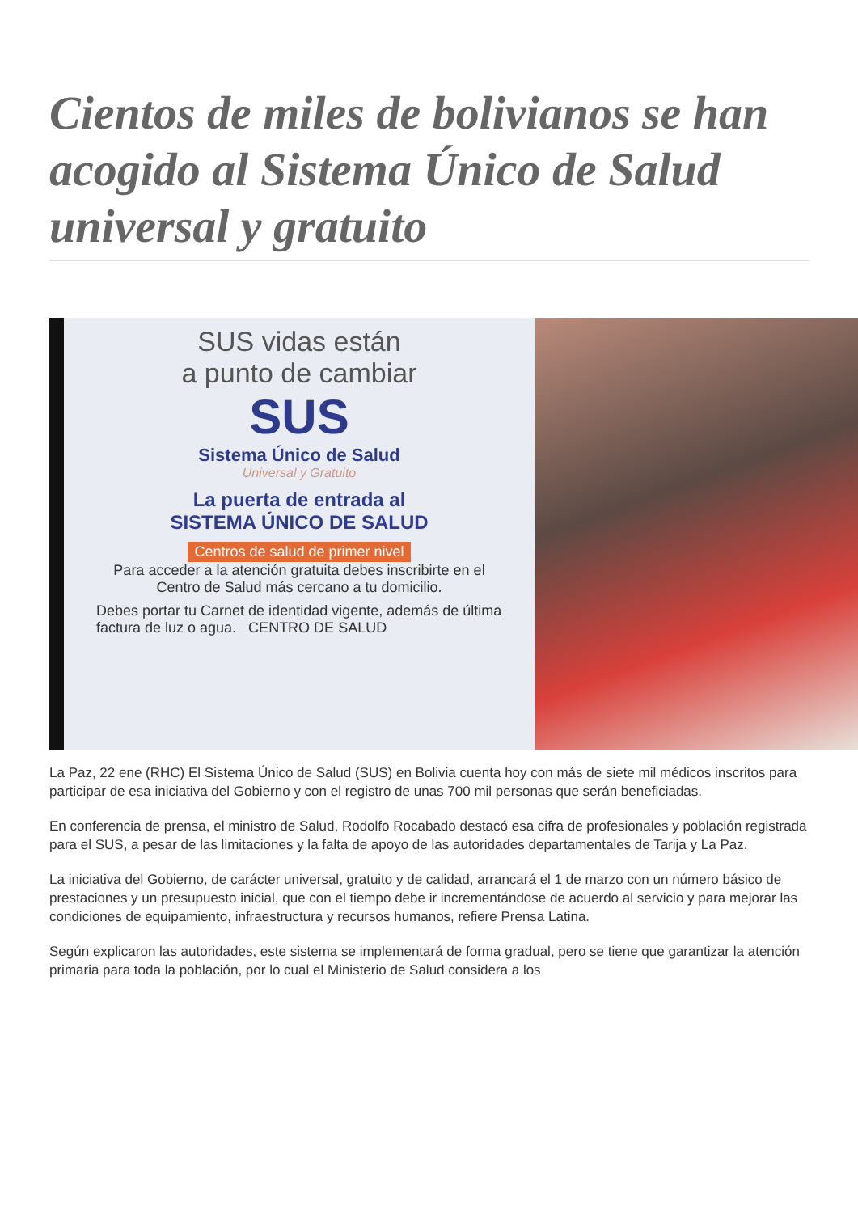Cientos de miles de bolivianos se han acogido al Sistema Único de Salud universal y gratuito
SUS vidas están
a punto de cambiar
SUS
Sistema Único de Salud
Universal y Gratuito
La puerta de entrada al
SISTEMA ÚNICO DE SALUD
Centros de salud de primer nivel
Para acceder a la atención gratuita debes inscribirte en el Centro de Salud más cercano a tu domicilio.
Debes portar tu Carnet de identidad vigente, además de última factura de luz o agua. CENTRO DE SALUD
La Paz, 22 ene (RHC) El Sistema Único de Salud (SUS) en Bolivia cuenta hoy con más de siete mil médicos inscritos para participar de esa iniciativa del Gobierno y con el registro de unas 700 mil personas que serán beneficiadas.
En conferencia de prensa, el ministro de Salud, Rodolfo Rocabado destacó esa cifra de profesionales y población registrada para el SUS, a pesar de las limitaciones y la falta de apoyo de las autoridades departamentales de Tarija y La Paz.
La iniciativa del Gobierno, de carácter universal, gratuito y de calidad, arrancará el 1 de marzo con un número básico de prestaciones y un presupuesto inicial, que con el tiempo debe ir incrementándose de acuerdo al servicio y para mejorar las condiciones de equipamiento, infraestructura y recursos humanos, refiere Prensa Latina.
Según explicaron las autoridades, este sistema se implementará de forma gradual, pero se tiene que garantizar la atención primaria para toda la población, por lo cual el Ministerio de Salud considera a los